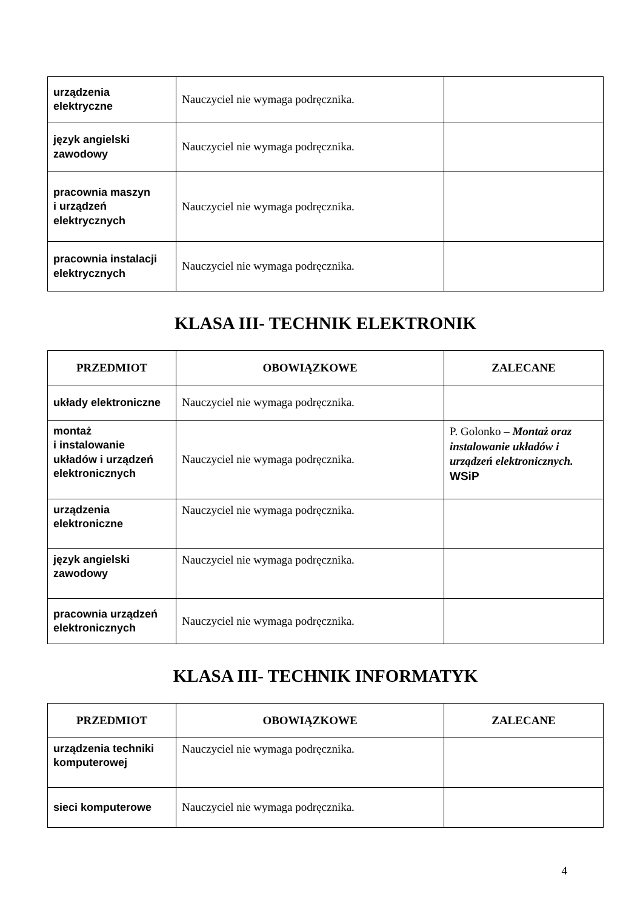| urządzenia elektryczne | Nauczyciel nie wymaga podręcznika. | |
| język angielski zawodowy | Nauczyciel nie wymaga podręcznika. | |
| pracownia maszyn i urządzeń elektrycznych | Nauczyciel nie wymaga podręcznika. | |
| pracownia instalacji elektrycznych | Nauczyciel nie wymaga podręcznika. | |
KLASA III- TECHNIK ELEKTRONIK
| PRZEDMIOT | OBOWIĄZKOWE | ZALECANE |
| --- | --- | --- |
| układy elektroniczne | Nauczyciel nie wymaga podręcznika. | |
| montaż i instalowanie układów i urządzeń elektronicznych | Nauczyciel nie wymaga podręcznika. | P. Golonko – Montaż oraz instalowanie układów i urządzeń elektronicznych. WSiP |
| urządzenia elektroniczne | Nauczyciel nie wymaga podręcznika. | |
| język angielski zawodowy | Nauczyciel nie wymaga podręcznika. | |
| pracownia urządzeń elektronicznych | Nauczyciel nie wymaga podręcznika. | |
KLASA III- TECHNIK INFORMATYK
| PRZEDMIOT | OBOWIĄZKOWE | ZALECANE |
| --- | --- | --- |
| urządzenia techniki komputerowej | Nauczyciel nie wymaga podręcznika. | |
| sieci komputerowe | Nauczyciel nie wymaga podręcznika. | |
4